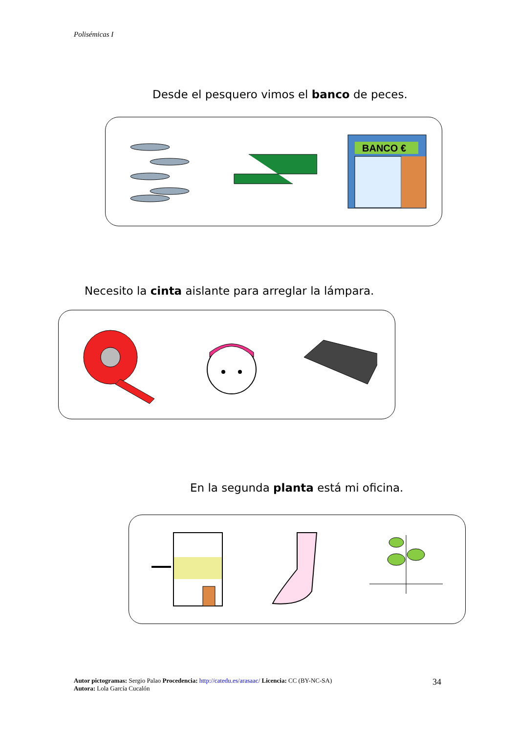Polisémicas I
Desde el pesquero vimos el banco de peces.
BANCO €
Necesito la cinta aislante para arreglar la lámpara.
En la segunda planta está mi oficina.
Autor pictogramas: Sergio Palao Procedencia: http://catedu.es/arasaac/ Licencia: CC (BY-NC-SA)
Autora: Lola García Cucalón
34